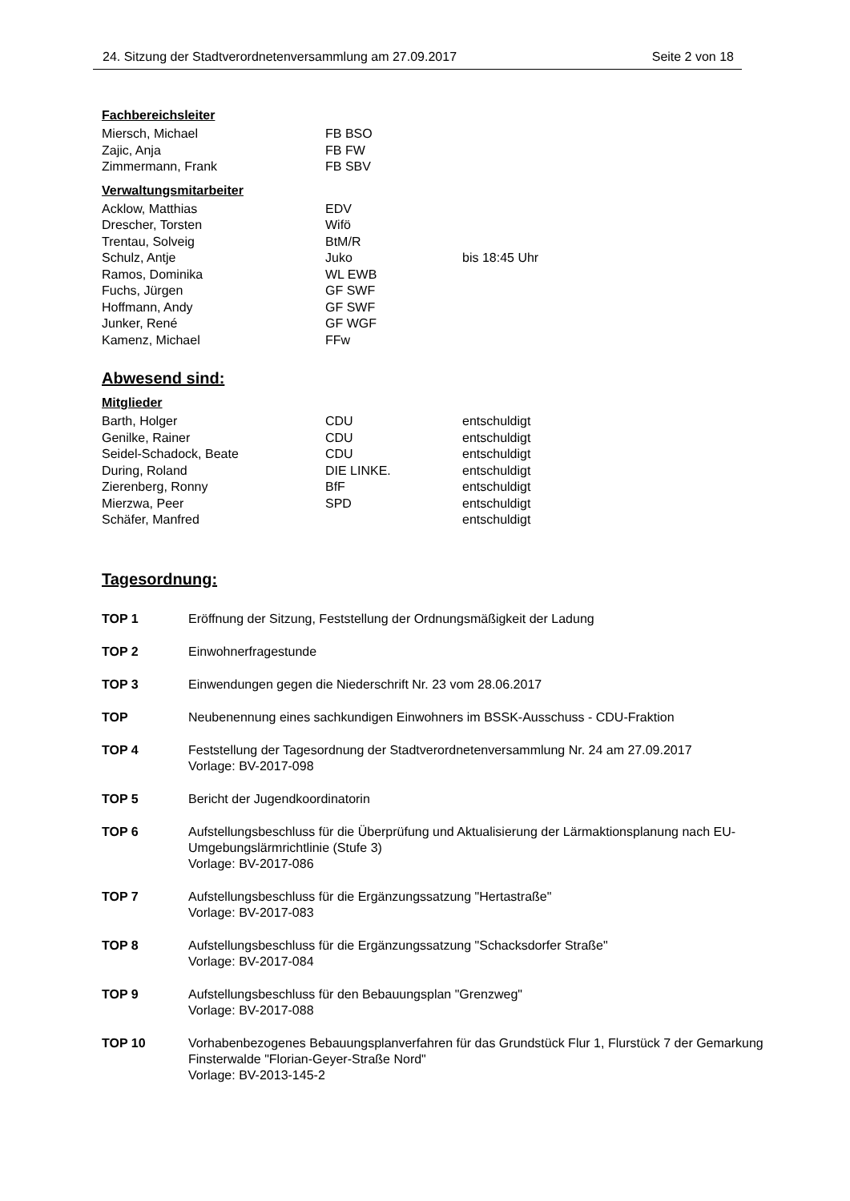24. Sitzung der Stadtverordnetenversammlung am 27.09.2017 Seite 2 von 18
Fachbereichsleiter
| Miersch, Michael | FB BSO | |
| Zajic, Anja | FB FW | |
| Zimmermann, Frank | FB SBV | |
Verwaltungsmitarbeiter
| Acklow, Matthias | EDV | |
| Drescher, Torsten | Wifö | |
| Trentau, Solveig | BtM/R | |
| Schulz, Antje | Juko | bis 18:45 Uhr |
| Ramos, Dominika | WL EWB | |
| Fuchs, Jürgen | GF SWF | |
| Hoffmann, Andy | GF SWF | |
| Junker, René | GF WGF | |
| Kamenz, Michael | FFw | |
Abwesend sind:
Mitglieder
| Barth, Holger | CDU | entschuldigt |
| Genilke, Rainer | CDU | entschuldigt |
| Seidel-Schadock, Beate | CDU | entschuldigt |
| During, Roland | DIE LINKE. | entschuldigt |
| Zierenberg, Ronny | BfF | entschuldigt |
| Mierzwa, Peer | SPD | entschuldigt |
| Schäfer, Manfred | | entschuldigt |
Tagesordnung:
| TOP 1 | Eröffnung der Sitzung, Feststellung der Ordnungsmäßigkeit der Ladung |
| TOP 2 | Einwohnerfragestunde |
| TOP 3 | Einwendungen gegen die Niederschrift Nr. 23 vom 28.06.2017 |
| TOP | Neubenennung eines sachkundigen Einwohners im BSSK-Ausschuss - CDU-Fraktion |
| TOP 4 | Feststellung der Tagesordnung der Stadtverordnetenversammlung Nr. 24 am 27.09.2017 Vorlage: BV-2017-098 |
| TOP 5 | Bericht der Jugendkoordinatorin |
| TOP 6 | Aufstellungsbeschluss für die Überprüfung und Aktualisierung der Lärmaktionsplanung nach EU-Umgebungslärmrichtlinie (Stufe 3) Vorlage: BV-2017-086 |
| TOP 7 | Aufstellungsbeschluss für die Ergänzungssatzung "Hertastraße" Vorlage: BV-2017-083 |
| TOP 8 | Aufstellungsbeschluss für die Ergänzungssatzung "Schacksdorfer Straße" Vorlage: BV-2017-084 |
| TOP 9 | Aufstellungsbeschluss für den Bebauungsplan "Grenzweg" Vorlage: BV-2017-088 |
| TOP 10 | Vorhabenbezogenes Bebauungsplanverfahren für das Grundstück Flur 1, Flurstück 7 der Gemarkung Finsterwalde "Florian-Geyer-Straße Nord" Vorlage: BV-2013-145-2 |